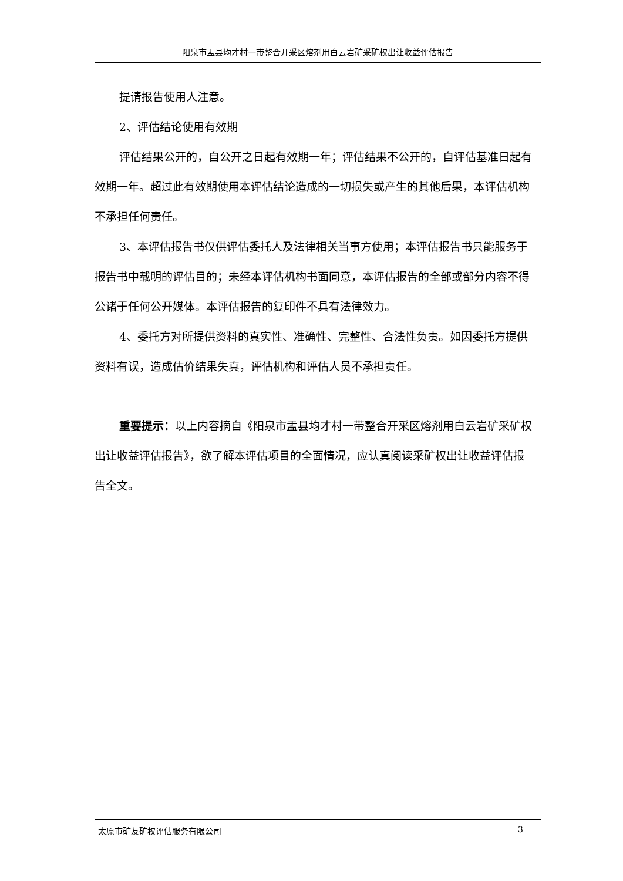阳泉市盂县均才村一带整合开采区熔剂用白云岩矿采矿权出让收益评估报告
提请报告使用人注意。
2、评估结论使用有效期
评估结果公开的，自公开之日起有效期一年；评估结果不公开的，自评估基准日起有效期一年。超过此有效期使用本评估结论造成的一切损失或产生的其他后果，本评估机构不承担任何责任。
3、本评估报告书仅供评估委托人及法律相关当事方使用；本评估报告书只能服务于报告书中载明的评估目的；未经本评估机构书面同意，本评估报告的全部或部分内容不得公诸于任何公开媒体。本评估报告的复印件不具有法律效力。
4、委托方对所提供资料的真实性、准确性、完整性、合法性负责。如因委托方提供资料有误，造成估价结果失真，评估机构和评估人员不承担责任。
重要提示：以上内容摘自《阳泉市盂县均才村一带整合开采区熔剂用白云岩矿采矿权出让收益评估报告》，欲了解本评估项目的全面情况，应认真阅读采矿权出让收益评估报告全文。
太原市矿友矿权评估服务有限公司 3